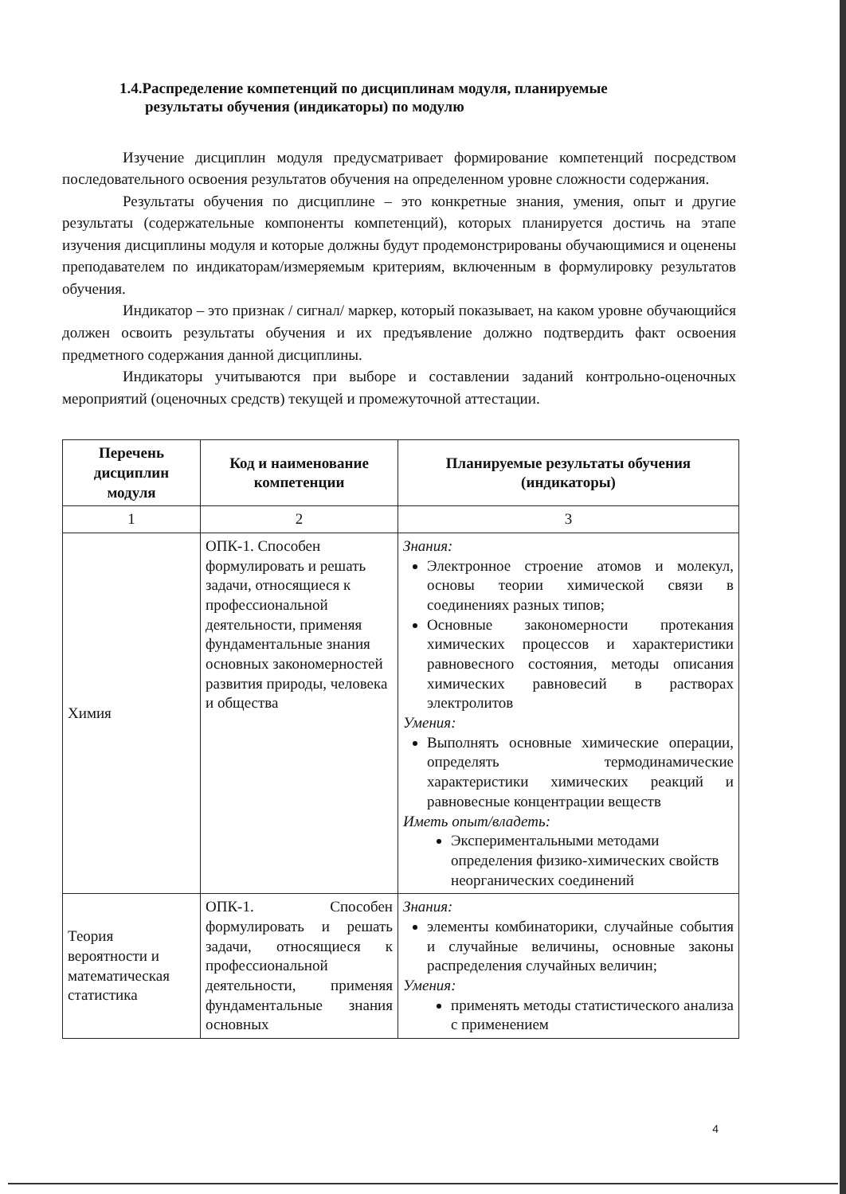1.4.Распределение компетенций по дисциплинам модуля, планируемые
результаты обучения (индикаторы) по модулю
Изучение дисциплин модуля предусматривает формирование компетенций посредством последовательного освоения результатов обучения на определенном уровне сложности содержания.
Результаты обучения по дисциплине – это конкретные знания, умения, опыт и другие результаты (содержательные компоненты компетенций), которых планируется достичь на этапе изучения дисциплины модуля и которые должны будут продемонстрированы обучающимися и оценены преподавателем по индикаторам/измеряемым критериям, включенным в формулировку результатов обучения.
Индикатор – это признак / сигнал/ маркер, который показывает, на каком уровне обучающийся должен освоить результаты обучения и их предъявление должно подтвердить факт освоения предметного содержания данной дисциплины.
Индикаторы учитываются при выборе и составлении заданий контрольно-оценочных мероприятий (оценочных средств) текущей и промежуточной аттестации.
| Перечень дисциплин модуля | Код и наименование компетенции | Планируемые результаты обучения (индикаторы) |
| --- | --- | --- |
| 1 | 2 | 3 |
| Химия | ОПК-1. Способен формулировать и решать задачи, относящиеся к профессиональной деятельности, применяя фундаментальные знания основных закономерностей развития природы, человека и общества | Знания: Электронное строение атомов и молекул, основы теории химической связи в соединениях разных типов; Основные закономерности протекания химических процессов и характеристики равновесного состояния, методы описания химических равновесий в растворах электролитов Умения: Выполнять основные химические операции, определять термодинамические характеристики химических реакций и равновесные концентрации веществ Иметь опыт/владеть: Экспериментальными методами определения физико-химических свойств неорганических соединений |
| Теория вероятности и математическая статистика | ОПК-1. Способен формулировать и решать задачи, относящиеся к профессиональной деятельности, применяя фундаментальные знания основных | Знания: элементы комбинаторики, случайные события и случайные величины, основные законы распределения случайных величин; Умения: применять методы статистического анализа с применением |
4